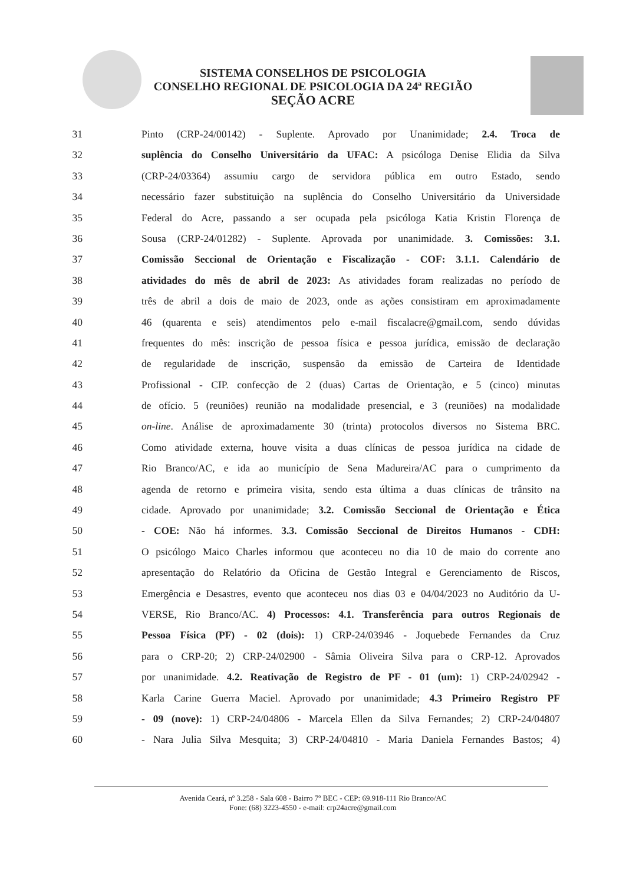SISTEMA CONSELHOS DE PSICOLOGIA
CONSELHO REGIONAL DE PSICOLOGIA DA 24ª REGIÃO
SEÇÃO ACRE
31 Pinto (CRP-24/00142) - Suplente. Aprovado por Unanimidade; 2.4. Troca de
32 suplência do Conselho Universitário da UFAC: A psicóloga Denise Elidia da Silva
33 (CRP-24/03364) assumiu cargo de servidora pública em outro Estado, sendo
34 necessário fazer substituição na suplência do Conselho Universitário da Universidade
35 Federal do Acre, passando a ser ocupada pela psicóloga Katia Kristin Florença de
36 Sousa (CRP-24/01282) - Suplente. Aprovada por unanimidade. 3. Comissões: 3.1.
37 Comissão Seccional de Orientação e Fiscalização - COF: 3.1.1. Calendário de
38 atividades do mês de abril de 2023: As atividades foram realizadas no período de
39 três de abril a dois de maio de 2023, onde as ações consistiram em aproximadamente
40 46 (quarenta e seis) atendimentos pelo e-mail fiscalacre@gmail.com, sendo dúvidas
41 frequentes do mês: inscrição de pessoa física e pessoa jurídica, emissão de declaração
42 de regularidade de inscrição, suspensão da emissão de Carteira de Identidade
43 Profissional - CIP. confecção de 2 (duas) Cartas de Orientação, e 5 (cinco) minutas
44 de ofício. 5 (reuniões) reunião na modalidade presencial, e 3 (reuniões) na modalidade
45 on-line. Análise de aproximadamente 30 (trinta) protocolos diversos no Sistema BRC.
46 Como atividade externa, houve visita a duas clínicas de pessoa jurídica na cidade de
47 Rio Branco/AC, e ida ao município de Sena Madureira/AC para o cumprimento da
48 agenda de retorno e primeira visita, sendo esta última a duas clínicas de trânsito na
49 cidade. Aprovado por unanimidade; 3.2. Comissão Seccional de Orientação e Ética
50 - COE: Não há informes. 3.3. Comissão Seccional de Direitos Humanos - CDH:
51 O psicólogo Maico Charles informou que aconteceu no dia 10 de maio do corrente ano
52 apresentação do Relatório da Oficina de Gestão Integral e Gerenciamento de Riscos,
53 Emergência e Desastres, evento que aconteceu nos dias 03 e 04/04/2023 no Auditório da U-
54 VERSE, Rio Branco/AC. 4) Processos: 4.1. Transferência para outros Regionais de
55 Pessoa Física (PF) - 02 (dois): 1) CRP-24/03946 - Joquebede Fernandes da Cruz
56 para o CRP-20; 2) CRP-24/02900 - Sâmia Oliveira Silva para o CRP-12. Aprovados
57 por unanimidade. 4.2. Reativação de Registro de PF - 01 (um): 1) CRP-24/02942 -
58 Karla Carine Guerra Maciel. Aprovado por unanimidade; 4.3 Primeiro Registro PF
59 - 09 (nove): 1) CRP-24/04806 - Marcela Ellen da Silva Fernandes; 2) CRP-24/04807
60 - Nara Julia Silva Mesquita; 3) CRP-24/04810 - Maria Daniela Fernandes Bastos; 4)
Avenida Ceará, nº 3.258 - Sala 608 - Bairro 7º BEC - CEP: 69.918-111 Rio Branco/AC
Fone: (68) 3223-4550 - e-mail: crp24acre@gmail.com